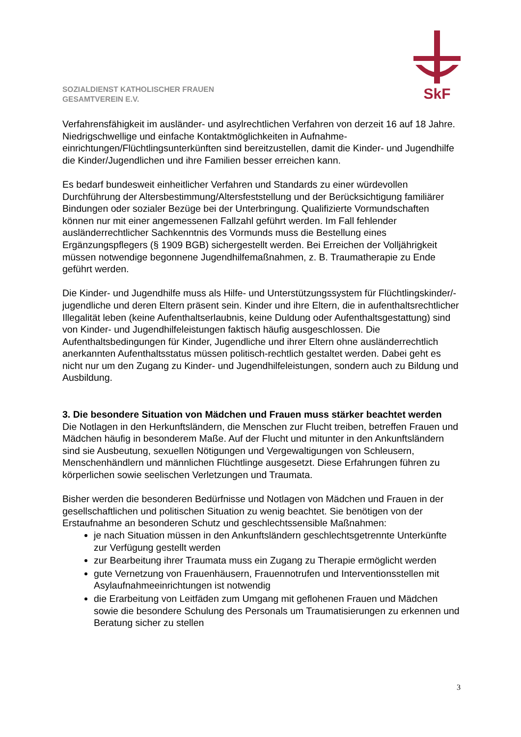SkF
SOZIALDIENST KATHOLISCHER FRAUEN
GESAMTVEREIN E.V.
Verfahrensfähigkeit im ausländer- und asylrechtlichen Verfahren von derzeit 16 auf 18 Jahre. Niedrigschwellige und einfache Kontaktmöglichkeiten in Aufnahme-einrichtungen/Flüchtlingsunterkünften sind bereitzustellen, damit die Kinder- und Jugendhilfe die Kinder/Jugendlichen und ihre Familien besser erreichen kann.
Es bedarf bundesweit einheitlicher Verfahren und Standards zu einer würdevollen Durchführung der Altersbestimmung/Altersfeststellung und der Berücksichtigung familiärer Bindungen oder sozialer Bezüge bei der Unterbringung. Qualifizierte Vormundschaften können nur mit einer angemessenen Fallzahl geführt werden. Im Fall fehlender ausländerrechtlicher Sachkenntnis des Vormunds muss die Bestellung eines Ergänzungspflegers (§ 1909 BGB) sichergestellt werden. Bei Erreichen der Volljährigkeit müssen notwendige begonnene Jugendhilfemaßnahmen, z. B. Traumatherapie zu Ende geführt werden.
Die Kinder- und Jugendhilfe muss als Hilfe- und Unterstützungssystem für Flüchtlingskinder/-jugendliche und deren Eltern präsent sein. Kinder und ihre Eltern, die in aufenthaltsrechtlicher Illegalität leben (keine Aufenthaltserlaubnis, keine Duldung oder Aufenthaltsgestattung) sind von Kinder- und Jugendhilfeleistungen faktisch häufig ausgeschlossen. Die Aufenthaltsbedingungen für Kinder, Jugendliche und ihrer Eltern ohne ausländerrechtlich anerkannten Aufenthaltsstatus müssen politisch-rechtlich gestaltet werden. Dabei geht es nicht nur um den Zugang zu Kinder- und Jugendhilfeleistungen, sondern auch zu Bildung und Ausbildung.
3. Die besondere Situation von Mädchen und Frauen muss stärker beachtet werden
Die Notlagen in den Herkunftsländern, die Menschen zur Flucht treiben, betreffen Frauen und Mädchen häufig in besonderem Maße. Auf der Flucht und mitunter in den Ankunftsländern sind sie Ausbeutung, sexuellen Nötigungen und Vergewaltigungen von Schleusern, Menschenhändlern und männlichen Flüchtlinge ausgesetzt. Diese Erfahrungen führen zu körperlichen sowie seelischen Verletzungen und Traumata.
Bisher werden die besonderen Bedürfnisse und Notlagen von Mädchen und Frauen in der gesellschaftlichen und politischen Situation zu wenig beachtet. Sie benötigen von der Erstaufnahme an besonderen Schutz und geschlechtssensible Maßnahmen:
je nach Situation müssen in den Ankunftsländern geschlechtsgetrennte Unterkünfte zur Verfügung gestellt werden
zur Bearbeitung ihrer Traumata muss ein Zugang zu Therapie ermöglicht werden
gute Vernetzung von Frauenhäusern, Frauennotrufen und Interventionsstellen mit Asylaufnahmeeinrichtungen ist notwendig
die Erarbeitung von Leitfäden zum Umgang mit geflohenen Frauen und Mädchen sowie die besondere Schulung des Personals um Traumatisierungen zu erkennen und Beratung sicher zu stellen
3